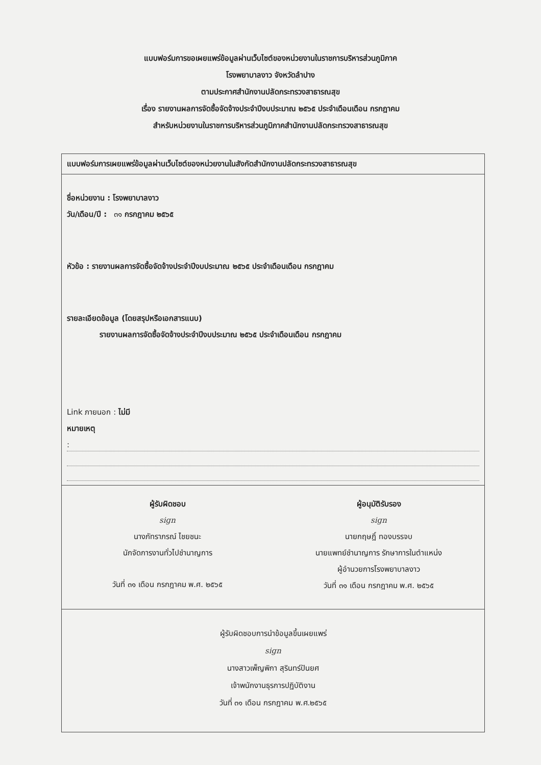แบบฟอร์มการขอเผยแพร่ข้อมูลผ่านเว็บไซต์ของหน่วยงานในราชการบริหารส่วนภูมิภาค
โรงพยาบาลงาว จังหวัดลำปาง
ตามประกาศสำนักงานปลัดกระทรวงสาธารณสุข
เรื่อง รายงานผลการจัดซื้อจัดจ้างประจำปีงบประมาณ ๒๕๖๕ ประจำเดือนเดือน กรกฎาคม
สำหรับหน่วยงานในราชการบริหารส่วนภูมิภาคสำนักงานปลัดกระทรวงสาธารณสุข
แบบฟอร์มการเผยแพร่ข้อมูลผ่านเว็บไซต์ของหน่วยงานในสังกัดสำนักงานปลัดกระทรวงสาธารณสุข
ชื่อหน่วยงาน : โรงพยาบาลงาว
วัน/เดือน/ปี : ๓๑ กรกฎาคม ๒๕๖๕
หัวข้อ : รายงานผลการจัดซื้อจัดจ้างประจำปีงบประมาณ ๒๕๖๕ ประจำเดือนเดือน กรกฎาคม
รายละเอียดข้อมูล (โดยสรุปหรือเอกสารแนบ)
รายงานผลการจัดซื้อจัดจ้างประจำปีงบประมาณ ๒๕๖๕ ประจำเดือนเดือน กรกฎาคม
Link ภายนอก : ไม่มี
หมายเหตุ
:
ผู้รับผิดชอบ
sign
นางภัทราภรณ์ ไชยชนะ
นักจัดการงานทั่วไปชำนาญการ
วันที่ ๓๑ เดือน กรกฎาคม พ.ศ. ๒๕๖๕
ผู้อนุมัติรับรอง
sign
นายกฤษฎิ์ ทองบรรจบ
นายแพทย์ชำนาญการ รักษาการในตำแหน่ง
ผู้อำนวยการโรงพยาบาลงาว
วันที่ ๓๑ เดือน กรกฎาคม พ.ศ. ๒๕๖๕
ผู้รับผิดชอบการนำข้อมูลขึ้นเผยแพร่
sign
นางสาวเพ็ญพิกา สุรินทร์ปันยศ
เจ้าพนักงานธุรการปฏิบัติงาน
วันที่ ๓๑ เดือน กรกฎาคม พ.ศ.๒๕๖๕